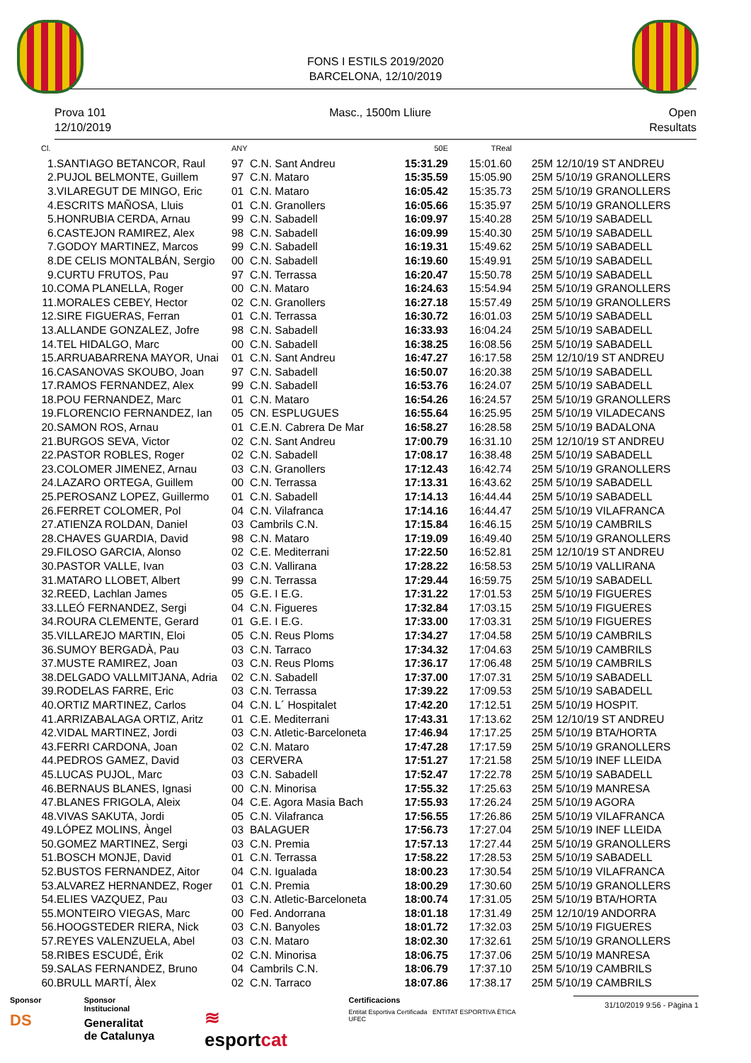FONS I ESTILS 2019/2020
BARCELONA, 12/10/2019
Prova 101
12/10/2019
Masc., 1500m Lliure Open
Resultats
| Cl. | | ANY | | 50E | TReal | |
| --- | --- | --- | --- | --- | --- | --- |
| 1. | SANTIAGO BETANCOR, Raul | 97 | C.N. Sant Andreu | 15:31.29 | 15:01.60 | 25M 12/10/19 ST ANDREU |
| 2. | PUJOL BELMONTE, Guillem | 97 | C.N. Mataro | 15:35.59 | 15:05.90 | 25M 5/10/19 GRANOLLERS |
| 3. | VILAREGUT DE MINGO, Eric | 01 | C.N. Mataro | 16:05.42 | 15:35.73 | 25M 5/10/19 GRANOLLERS |
| 4. | ESCRITS MAÑOSA, Lluis | 01 | C.N. Granollers | 16:05.66 | 15:35.97 | 25M 5/10/19 GRANOLLERS |
| 5. | HONRUBIA CERDA, Arnau | 99 | C.N. Sabadell | 16:09.97 | 15:40.28 | 25M 5/10/19 SABADELL |
| 6. | CASTEJON RAMIREZ, Alex | 98 | C.N. Sabadell | 16:09.99 | 15:40.30 | 25M 5/10/19 SABADELL |
| 7. | GODOY MARTINEZ, Marcos | 99 | C.N. Sabadell | 16:19.31 | 15:49.62 | 25M 5/10/19 SABADELL |
| 8. | DE CELIS MONTALBÁN, Sergio | 00 | C.N. Sabadell | 16:19.60 | 15:49.91 | 25M 5/10/19 SABADELL |
| 9. | CURTU FRUTOS, Pau | 97 | C.N. Terrassa | 16:20.47 | 15:50.78 | 25M 5/10/19 SABADELL |
| 10. | COMA PLANELLA, Roger | 00 | C.N. Mataro | 16:24.63 | 15:54.94 | 25M 5/10/19 GRANOLLERS |
| 11. | MORALES CEBEY, Hector | 02 | C.N. Granollers | 16:27.18 | 15:57.49 | 25M 5/10/19 GRANOLLERS |
| 12. | SIRE FIGUERAS, Ferran | 01 | C.N. Terrassa | 16:30.72 | 16:01.03 | 25M 5/10/19 SABADELL |
| 13. | ALLANDE GONZALEZ, Jofre | 98 | C.N. Sabadell | 16:33.93 | 16:04.24 | 25M 5/10/19 SABADELL |
| 14. | TEL HIDALGO, Marc | 00 | C.N. Sabadell | 16:38.25 | 16:08.56 | 25M 5/10/19 SABADELL |
| 15. | ARRUABARRENA MAYOR, Unai | 01 | C.N. Sant Andreu | 16:47.27 | 16:17.58 | 25M 12/10/19 ST ANDREU |
| 16. | CASANOVAS SKOUBO, Joan | 97 | C.N. Sabadell | 16:50.07 | 16:20.38 | 25M 5/10/19 SABADELL |
| 17. | RAMOS FERNANDEZ, Alex | 99 | C.N. Sabadell | 16:53.76 | 16:24.07 | 25M 5/10/19 SABADELL |
| 18. | POU FERNANDEZ, Marc | 01 | C.N. Mataro | 16:54.26 | 16:24.57 | 25M 5/10/19 GRANOLLERS |
| 19. | FLORENCIO FERNANDEZ, Ian | 05 | CN. ESPLUGUES | 16:55.64 | 16:25.95 | 25M 5/10/19 VILADECANS |
| 20. | SAMON ROS, Arnau | 01 | C.E.N. Cabrera De Mar | 16:58.27 | 16:28.58 | 25M 5/10/19 BADALONA |
| 21. | BURGOS SEVA, Victor | 02 | C.N. Sant Andreu | 17:00.79 | 16:31.10 | 25M 12/10/19 ST ANDREU |
| 22. | PASTOR ROBLES, Roger | 02 | C.N. Sabadell | 17:08.17 | 16:38.48 | 25M 5/10/19 SABADELL |
| 23. | COLOMER JIMENEZ, Arnau | 03 | C.N. Granollers | 17:12.43 | 16:42.74 | 25M 5/10/19 GRANOLLERS |
| 24. | LAZARO ORTEGA, Guillem | 00 | C.N. Terrassa | 17:13.31 | 16:43.62 | 25M 5/10/19 SABADELL |
| 25. | PEROSANZ LOPEZ, Guillermo | 01 | C.N. Sabadell | 17:14.13 | 16:44.44 | 25M 5/10/19 SABADELL |
| 26. | FERRET COLOMER, Pol | 04 | C.N. Vilafranca | 17:14.16 | 16:44.47 | 25M 5/10/19 VILAFRANCA |
| 27. | ATIENZA ROLDAN, Daniel | 03 | Cambrils C.N. | 17:15.84 | 16:46.15 | 25M 5/10/19 CAMBRILS |
| 28. | CHAVES GUARDIA, David | 98 | C.N. Mataro | 17:19.09 | 16:49.40 | 25M 5/10/19 GRANOLLERS |
| 29. | FILOSO GARCIA, Alonso | 02 | C.E. Mediterrani | 17:22.50 | 16:52.81 | 25M 12/10/19 ST ANDREU |
| 30. | PASTOR VALLE, Ivan | 03 | C.N. Vallirana | 17:28.22 | 16:58.53 | 25M 5/10/19 VALLIRANA |
| 31. | MATARO LLOBET, Albert | 99 | C.N. Terrassa | 17:29.44 | 16:59.75 | 25M 5/10/19 SABADELL |
| 32. | REED, Lachlan James | 05 | G.E. I E.G. | 17:31.22 | 17:01.53 | 25M 5/10/19 FIGUERES |
| 33. | LLEÓ FERNANDEZ, Sergi | 04 | C.N. Figueres | 17:32.84 | 17:03.15 | 25M 5/10/19 FIGUERES |
| 34. | ROURA CLEMENTE, Gerard | 01 | G.E. I E.G. | 17:33.00 | 17:03.31 | 25M 5/10/19 FIGUERES |
| 35. | VILLAREJO MARTIN, Eloi | 05 | C.N. Reus Ploms | 17:34.27 | 17:04.58 | 25M 5/10/19 CAMBRILS |
| 36. | SUMOY BERGADÀ, Pau | 03 | C.N. Tarraco | 17:34.32 | 17:04.63 | 25M 5/10/19 CAMBRILS |
| 37. | MUSTE RAMIREZ, Joan | 03 | C.N. Reus Ploms | 17:36.17 | 17:06.48 | 25M 5/10/19 CAMBRILS |
| 38. | DELGADO VALLMITJANA, Adria | 02 | C.N. Sabadell | 17:37.00 | 17:07.31 | 25M 5/10/19 SABADELL |
| 39. | RODELAS FARRE, Eric | 03 | C.N. Terrassa | 17:39.22 | 17:09.53 | 25M 5/10/19 SABADELL |
| 40. | ORTIZ MARTINEZ, Carlos | 04 | C.N. L´ Hospitalet | 17:42.20 | 17:12.51 | 25M 5/10/19 HOSPIT. |
| 41. | ARRIZABALAGA ORTIZ, Aritz | 01 | C.E. Mediterrani | 17:43.31 | 17:13.62 | 25M 12/10/19 ST ANDREU |
| 42. | VIDAL MARTINEZ, Jordi | 03 | C.N. Atletic-Barceloneta | 17:46.94 | 17:17.25 | 25M 5/10/19 BTA/HORTA |
| 43. | FERRI CARDONA, Joan | 02 | C.N. Mataro | 17:47.28 | 17:17.59 | 25M 5/10/19 GRANOLLERS |
| 44. | PEDROS GAMEZ, David | 03 | CERVERA | 17:51.27 | 17:21.58 | 25M 5/10/19 INEF LLEIDA |
| 45. | LUCAS PUJOL, Marc | 03 | C.N. Sabadell | 17:52.47 | 17:22.78 | 25M 5/10/19 SABADELL |
| 46. | BERNAUS BLANES, Ignasi | 00 | C.N. Minorisa | 17:55.32 | 17:25.63 | 25M 5/10/19 MANRESA |
| 47. | BLANES FRIGOLA, Aleix | 04 | C.E. Agora Masia Bach | 17:55.93 | 17:26.24 | 25M 5/10/19 AGORA |
| 48. | VIVAS SAKUTA, Jordi | 05 | C.N. Vilafranca | 17:56.55 | 17:26.86 | 25M 5/10/19 VILAFRANCA |
| 49. | LÓPEZ MOLINS, Àngel | 03 | BALAGUER | 17:56.73 | 17:27.04 | 25M 5/10/19 INEF LLEIDA |
| 50. | GOMEZ MARTINEZ, Sergi | 03 | C.N. Premia | 17:57.13 | 17:27.44 | 25M 5/10/19 GRANOLLERS |
| 51. | BOSCH MONJE, David | 01 | C.N. Terrassa | 17:58.22 | 17:28.53 | 25M 5/10/19 SABADELL |
| 52. | BUSTOS FERNANDEZ, Aitor | 04 | C.N. Igualada | 18:00.23 | 17:30.54 | 25M 5/10/19 VILAFRANCA |
| 53. | ALVAREZ HERNANDEZ, Roger | 01 | C.N. Premia | 18:00.29 | 17:30.60 | 25M 5/10/19 GRANOLLERS |
| 54. | ELIES VAZQUEZ, Pau | 03 | C.N. Atletic-Barceloneta | 18:00.74 | 17:31.05 | 25M 5/10/19 BTA/HORTA |
| 55. | MONTEIRO VIEGAS, Marc | 00 | Fed. Andorrana | 18:01.18 | 17:31.49 | 25M 12/10/19 ANDORRA |
| 56. | HOOGSTEDER RIERA, Nick | 03 | C.N. Banyoles | 18:01.72 | 17:32.03 | 25M 5/10/19 FIGUERES |
| 57. | REYES VALENZUELA, Abel | 03 | C.N. Mataro | 18:02.30 | 17:32.61 | 25M 5/10/19 GRANOLLERS |
| 58. | RIBES ESCUDÉ, Èrik | 02 | C.N. Minorisa | 18:06.75 | 17:37.06 | 25M 5/10/19 MANRESA |
| 59. | SALAS FERNANDEZ, Bruno | 04 | Cambrils C.N. | 18:06.79 | 17:37.10 | 25M 5/10/19 CAMBRILS |
| 60. | BRULL MARTÍ, Àlex | 02 | C.N. Tarraco | 18:07.86 | 17:38.17 | 25M 5/10/19 CAMBRILS |
Sponsor
DS
Sponsor Institucional
Generalitat
de Catalunya
≋ esportcat
Certificacions
Entitat Esportiva Certificada ENTITAT ESPORTIVA ÈTICA UFEC
31/10/2019 9:56 - Pàgina 1